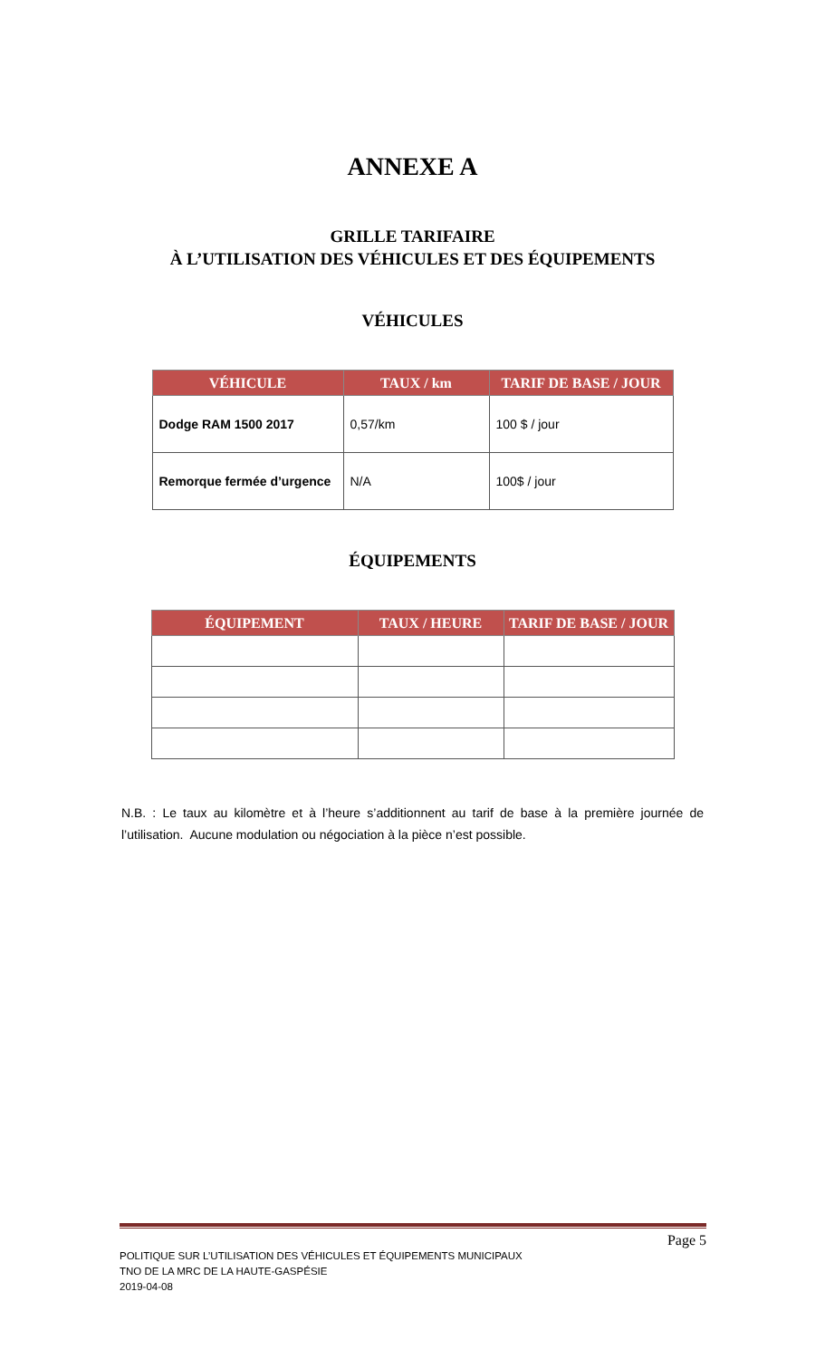ANNEXE A
GRILLE TARIFAIRE
À L’UTILISATION DES VÉHICULES ET DES ÉQUIPEMENTS
VÉHICULES
| VÉHICULE | TAUX / km | TARIF DE BASE / JOUR |
| --- | --- | --- |
| Dodge RAM 1500 2017 | 0,57/km | 100 $ / jour |
| Remorque fermée d’urgence | N/A | 100$ / jour |
ÉQUIPEMENTS
| ÉQUIPEMENT | TAUX / HEURE | TARIF DE BASE / JOUR |
| --- | --- | --- |
N.B. : Le taux au kilomètre et à l’heure s’additionnent au tarif de base à la première journée de l’utilisation. Aucune modulation ou négociation à la pièce n’est possible.
Page 5
POLITIQUE SUR L’UTILISATION DES VÉHICULES ET ÉQUIPEMENTS MUNICIPAUX
TNO DE LA MRC DE LA HAUTE-GASPÉSIE
2019-04-08